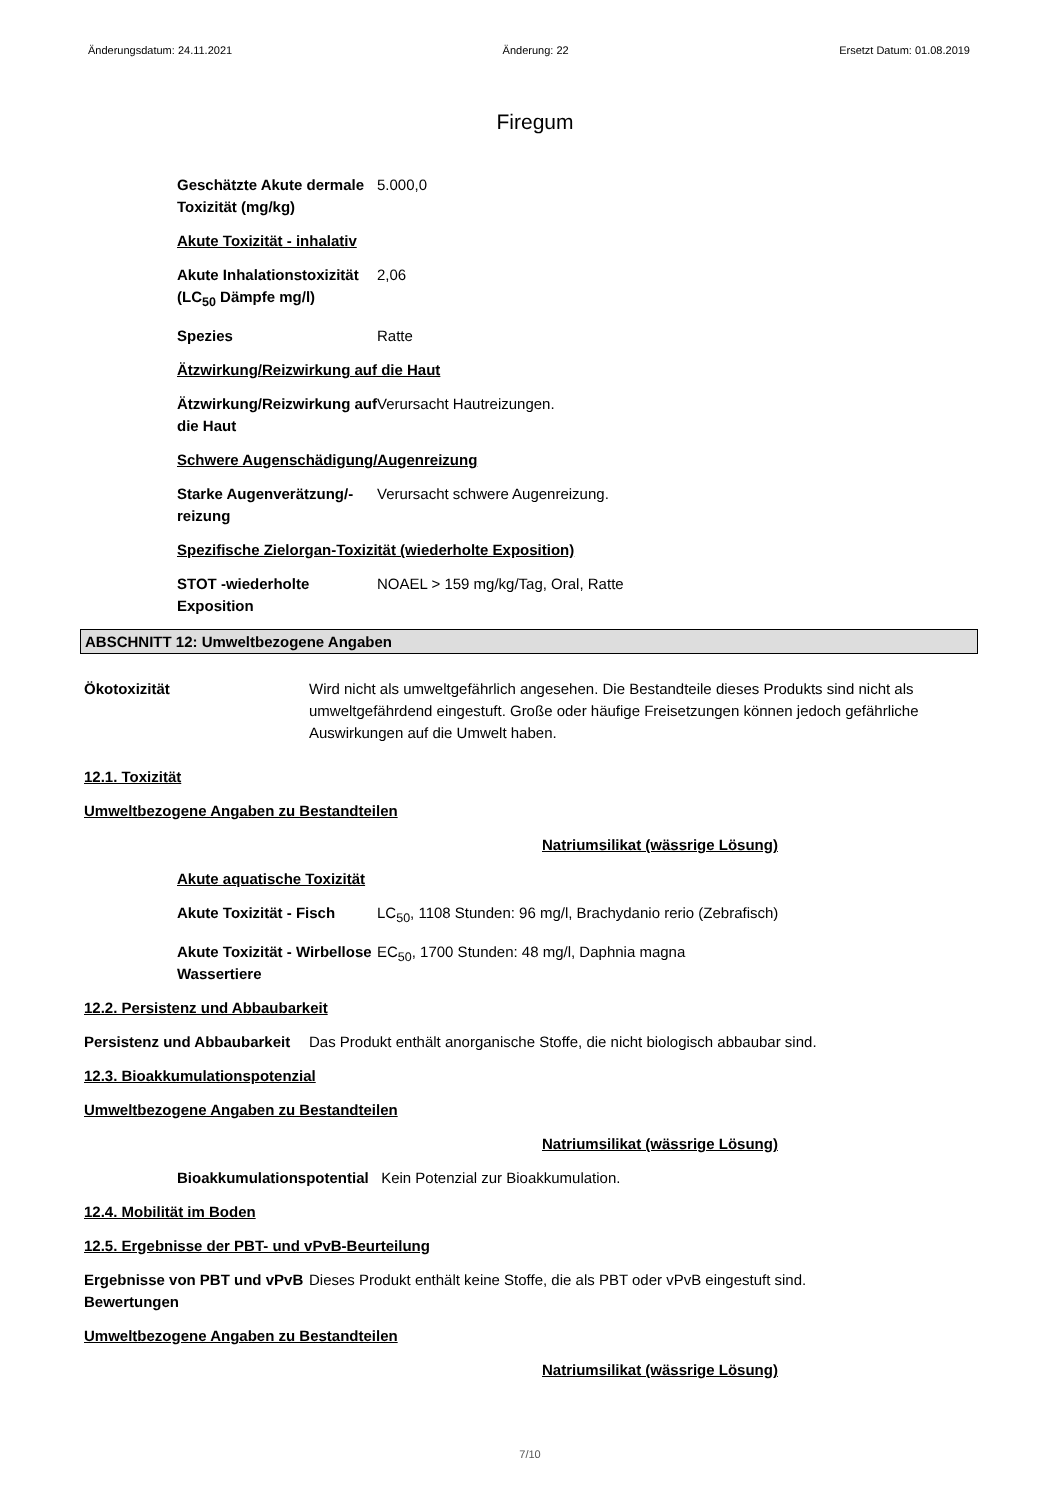Änderungsdatum: 24.11.2021 Änderung: 22 Ersetzt Datum: 01.08.2019
Firegum
Geschätzte Akute dermale Toxizität (mg/kg)
5.000,0
Akute Toxizität - inhalativ
Akute Inhalationstoxizität (LC<sub>50</sub> Dämpfe mg/l)
2,06
Spezies Ratte
Ätzwirkung/Reizwirkung auf die Haut
Ätzwirkung/Reizwirkung auf die Haut
Verursacht Hautreizungen.
Schwere Augenschädigung/Augenreizung
Starke Augenverätzung/-reizung
Verursacht schwere Augenreizung.
Spezifische Zielorgan-Toxizität (wiederholte Exposition)
STOT -wiederholte Exposition
NOAEL > 159 mg/kg/Tag, Oral, Ratte
ABSCHNITT 12: Umweltbezogene Angaben
Ökotoxizität Wird nicht als umweltgefährlich angesehen. Die Bestandteile dieses Produkts sind nicht als umweltgefährdend eingestuft. Große oder häufige Freisetzungen können jedoch gefährliche Auswirkungen auf die Umwelt haben.
12.1. Toxizität
Umweltbezogene Angaben zu Bestandteilen
Natriumsilikat (wässrige Lösung)
Akute aquatische Toxizität
Akute Toxizität - Fisch
LC<sub>50</sub>, 1108 Stunden: 96 mg/l, Brachydanio rerio (Zebrafisch)
Akute Toxizität - Wirbellose Wassertiere
EC<sub>50</sub>, 1700 Stunden: 48 mg/l, Daphnia magna
12.2. Persistenz und Abbaubarkeit
Persistenz und Abbaubarkeit
Das Produkt enthält anorganische Stoffe, die nicht biologisch abbaubar sind.
12.3. Bioakkumulationspotenzial
Umweltbezogene Angaben zu Bestandteilen
Natriumsilikat (wässrige Lösung)
Bioakkumulationspotential
Kein Potenzial zur Bioakkumulation.
12.4. Mobilität im Boden
12.5. Ergebnisse der PBT- und vPvB-Beurteilung
Ergebnisse von PBT und vPvB Bewertungen
Dieses Produkt enthält keine Stoffe, die als PBT oder vPvB eingestuft sind.
Umweltbezogene Angaben zu Bestandteilen
Natriumsilikat (wässrige Lösung)
7/10